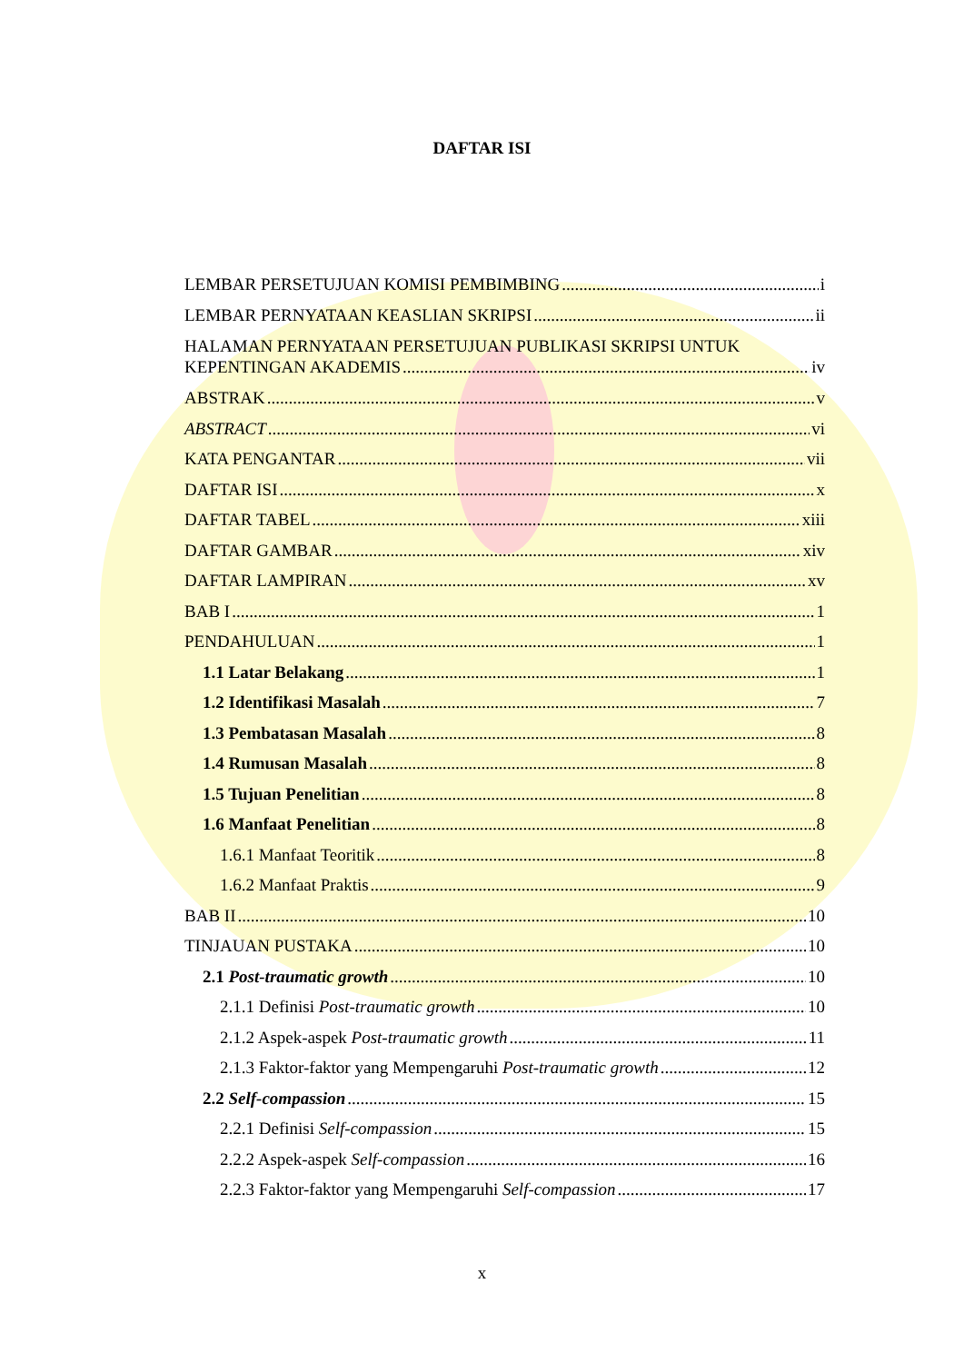DAFTAR ISI
LEMBAR PERSETUJUAN KOMISI PEMBIMBING i
LEMBAR PERNYATAAN KEASLIAN SKRIPSI ii
HALAMAN PERNYATAAN PERSETUJUAN PUBLIKASI SKRIPSI UNTUK
KEPENTINGAN AKADEMIS iv
ABSTRAK v
ABSTRACT vi
KATA PENGANTAR vii
DAFTAR ISI x
DAFTAR TABEL xiii
DAFTAR GAMBAR xiv
DAFTAR LAMPIRAN xv
BAB I 1
PENDAHULUAN 1
1.1 Latar Belakang 1
1.2 Identifikasi Masalah 7
1.3 Pembatasan Masalah 8
1.4 Rumusan Masalah 8
1.5 Tujuan Penelitian 8
1.6 Manfaat Penelitian 8
1.6.1 Manfaat Teoritik 8
1.6.2 Manfaat Praktis 9
BAB II 10
TINJAUAN PUSTAKA 10
2.1 Post-traumatic growth 10
2.1.1 Definisi Post-traumatic growth 10
2.1.2 Aspek-aspek Post-traumatic growth 11
2.1.3 Faktor-faktor yang Mempengaruhi Post-traumatic growth 12
2.2 Self-compassion 15
2.2.1 Definisi Self-compassion 15
2.2.2 Aspek-aspek Self-compassion 16
2.2.3 Faktor-faktor yang Mempengaruhi Self-compassion 17
x